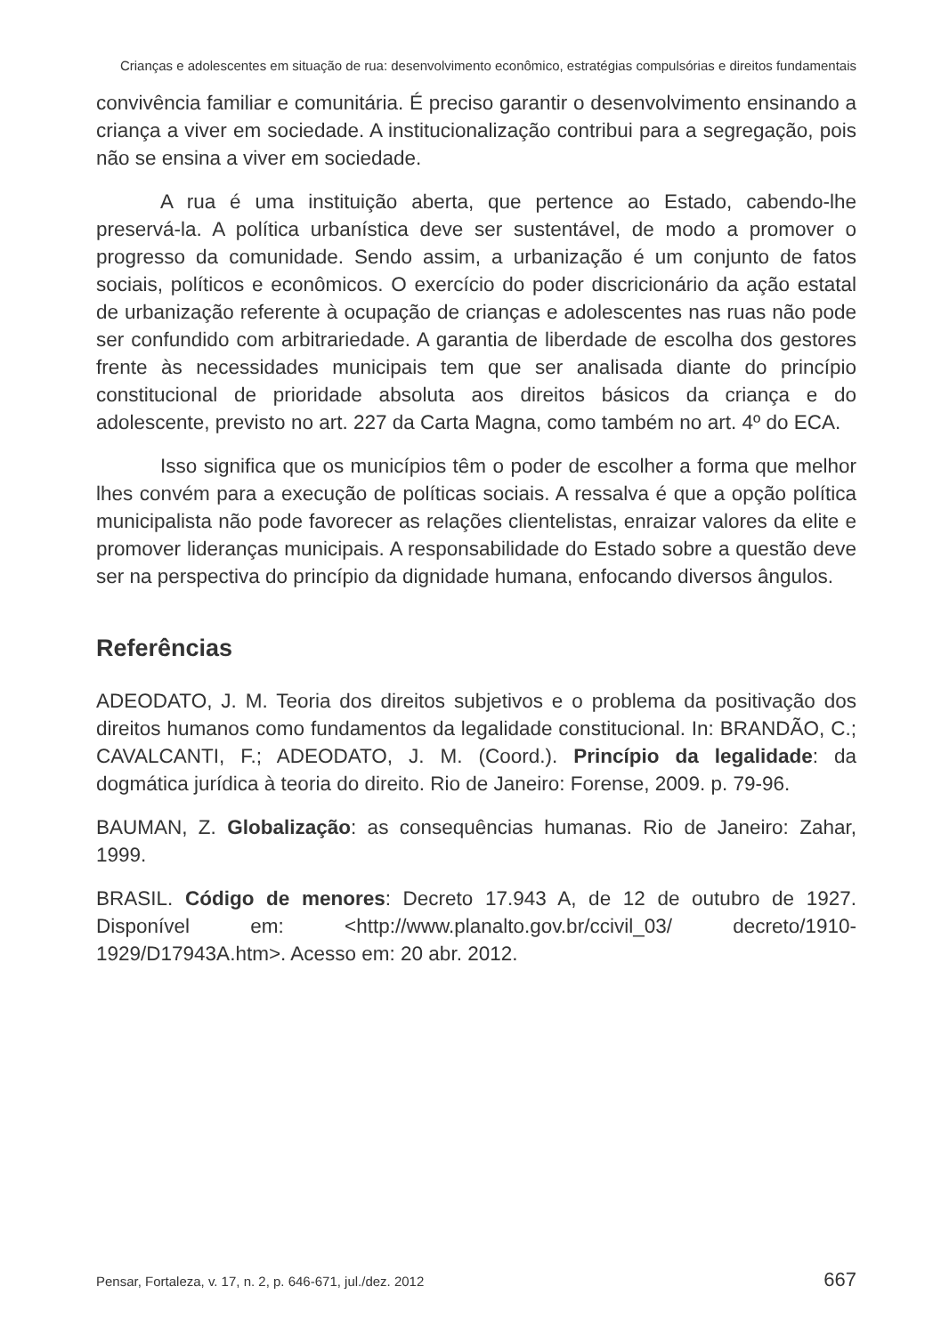Crianças e adolescentes em situação de rua: desenvolvimento econômico, estratégias compulsórias e direitos fundamentais
convivência familiar e comunitária. É preciso garantir o desenvolvimento ensinando a criança a viver em sociedade. A institucionalização contribui para a segregação, pois não se ensina a viver em sociedade.
A rua é uma instituição aberta, que pertence ao Estado, cabendo-lhe preservá-la. A política urbanística deve ser sustentável, de modo a promover o progresso da comunidade. Sendo assim, a urbanização é um conjunto de fatos sociais, políticos e econômicos. O exercício do poder discricionário da ação estatal de urbanização referente à ocupação de crianças e adolescentes nas ruas não pode ser confundido com arbitrariedade. A garantia de liberdade de escolha dos gestores frente às necessidades municipais tem que ser analisada diante do princípio constitucional de prioridade absoluta aos direitos básicos da criança e do adolescente, previsto no art. 227 da Carta Magna, como também no art. 4º do ECA.
Isso significa que os municípios têm o poder de escolher a forma que melhor lhes convém para a execução de políticas sociais. A ressalva é que a opção política municipalista não pode favorecer as relações clientelistas, enraizar valores da elite e promover lideranças municipais. A responsabilidade do Estado sobre a questão deve ser na perspectiva do princípio da dignidade humana, enfocando diversos ângulos.
Referências
ADEODATO, J. M. Teoria dos direitos subjetivos e o problema da positivação dos direitos humanos como fundamentos da legalidade constitucional. In: BRANDÃO, C.; CAVALCANTI, F.; ADEODATO, J. M. (Coord.). Princípio da legalidade: da dogmática jurídica à teoria do direito. Rio de Janeiro: Forense, 2009. p. 79-96.
BAUMAN, Z. Globalização: as consequências humanas. Rio de Janeiro: Zahar, 1999.
BRASIL. Código de menores: Decreto 17.943 A, de 12 de outubro de 1927. Disponível em: <http://www.planalto.gov.br/ccivil_03/ decreto/1910-1929/D17943A.htm>. Acesso em: 20 abr. 2012.
Pensar, Fortaleza, v. 17, n. 2, p. 646-671, jul./dez. 2012 667